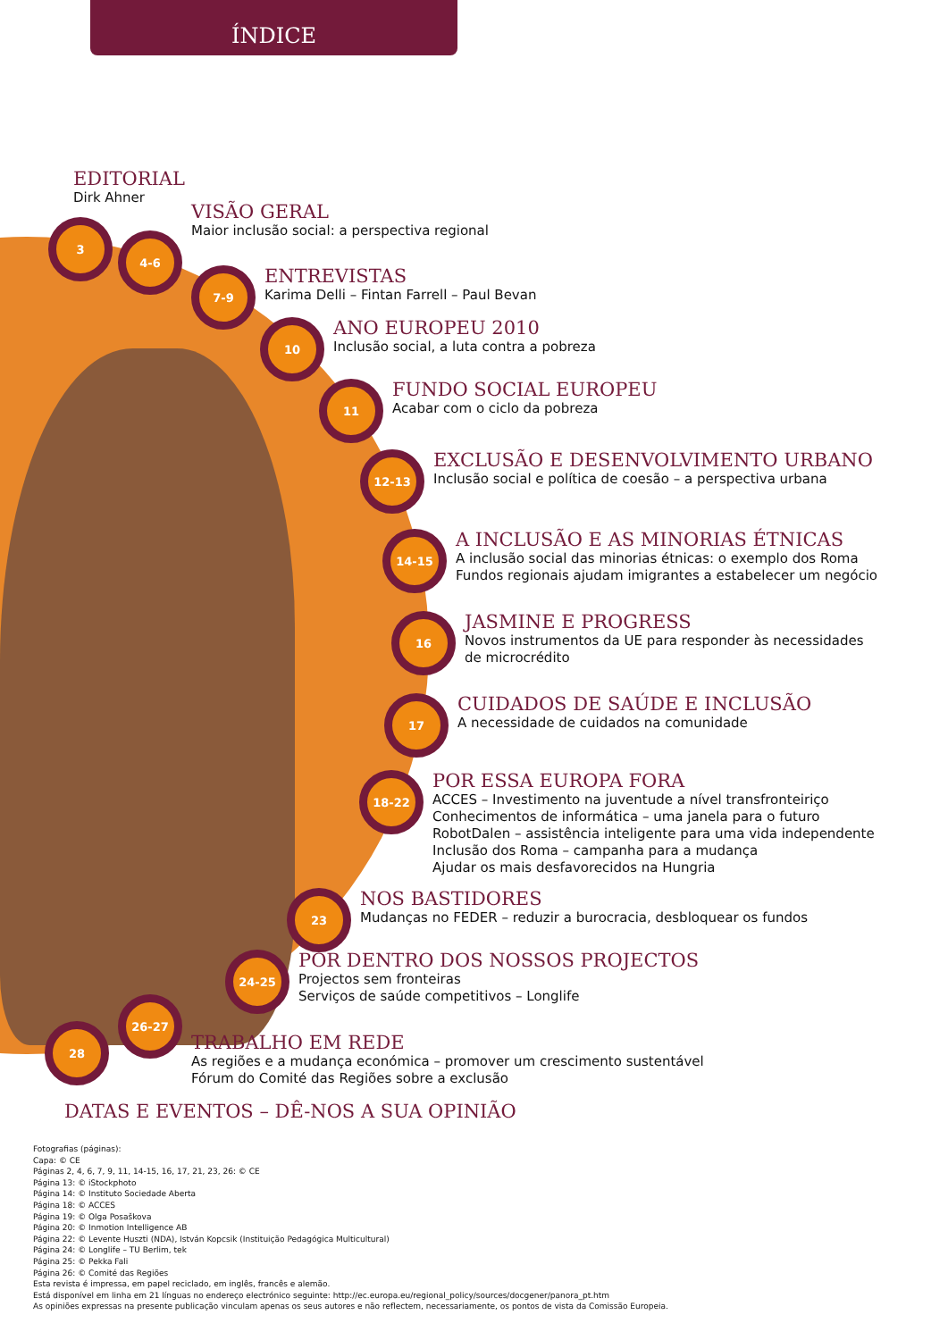ÍNDICE
EDITORIAL
Dirk Ahner
3
4-6
VISÃO GERAL
Maior inclusão social: a perspectiva regional
7-9
ENTREVISTAS
Karima Delli – Fintan Farrell – Paul Bevan
10
ANO EUROPEU 2010
Inclusão social, a luta contra a pobreza
11
FUNDO SOCIAL EUROPEU
Acabar com o ciclo da pobreza
12-13
EXCLUSÃO E DESENVOLVIMENTO URBANO
Inclusão social e política de coesão – a perspectiva urbana
14-15
A INCLUSÃO E AS MINORIAS ÉTNICAS
A inclusão social das minorias étnicas: o exemplo dos Roma
Fundos regionais ajudam imigrantes a estabelecer um negócio
16
JASMINE E PROGRESS
Novos instrumentos da UE para responder às necessidades
de microcrédito
17
CUIDADOS DE SAÚDE E INCLUSÃO
A necessidade de cuidados na comunidade
18-22
POR ESSA EUROPA FORA
ACCES – Investimento na juventude a nível transfronteiriço
Conhecimentos de informática – uma janela para o futuro
RobotDalen – assistência inteligente para uma vida independente
Inclusão dos Roma – campanha para a mudança
Ajudar os mais desfavorecidos na Hungria
23
NOS BASTIDORES
Mudanças no FEDER – reduzir a burocracia, desbloquear os fundos
24-25
POR DENTRO DOS NOSSOS PROJECTOS
Projectos sem fronteiras
Serviços de saúde competitivos – Longlife
28
26-27
TRABALHO EM REDE
As regiões e a mudança económica – promover um crescimento sustentável
Fórum do Comité das Regiões sobre a exclusão
DATAS E EVENTOS – DÊ-NOS A SUA OPINIÃO
Fotografias (páginas):
Capa: © CE
Páginas 2, 4, 6, 7, 9, 11, 14-15, 16, 17, 21, 23, 26: © CE
Página 13: © iStockphoto
Página 14: © Instituto Sociedade Aberta
Página 18: © ACCES
Página 19: © Olga Posaškova
Página 20: © Inmotion Intelligence AB
Página 22: © Levente Huszti (NDA), István Kopcsik (Instituição Pedagógica Multicultural)
Página 24: © Longlife – TU Berlim, tek
Página 25: © Pekka Fali
Página 26: © Comité das Regiões
Esta revista é impressa, em papel reciclado, em inglês, francês e alemão.
Está disponível em linha em 21 línguas no endereço electrónico seguinte: http://ec.europa.eu/regional_policy/sources/docgener/panora_pt.htm
As opiniões expressas na presente publicação vinculam apenas os seus autores e não reflectem, necessariamente, os pontos de vista da Comissão Europeia.